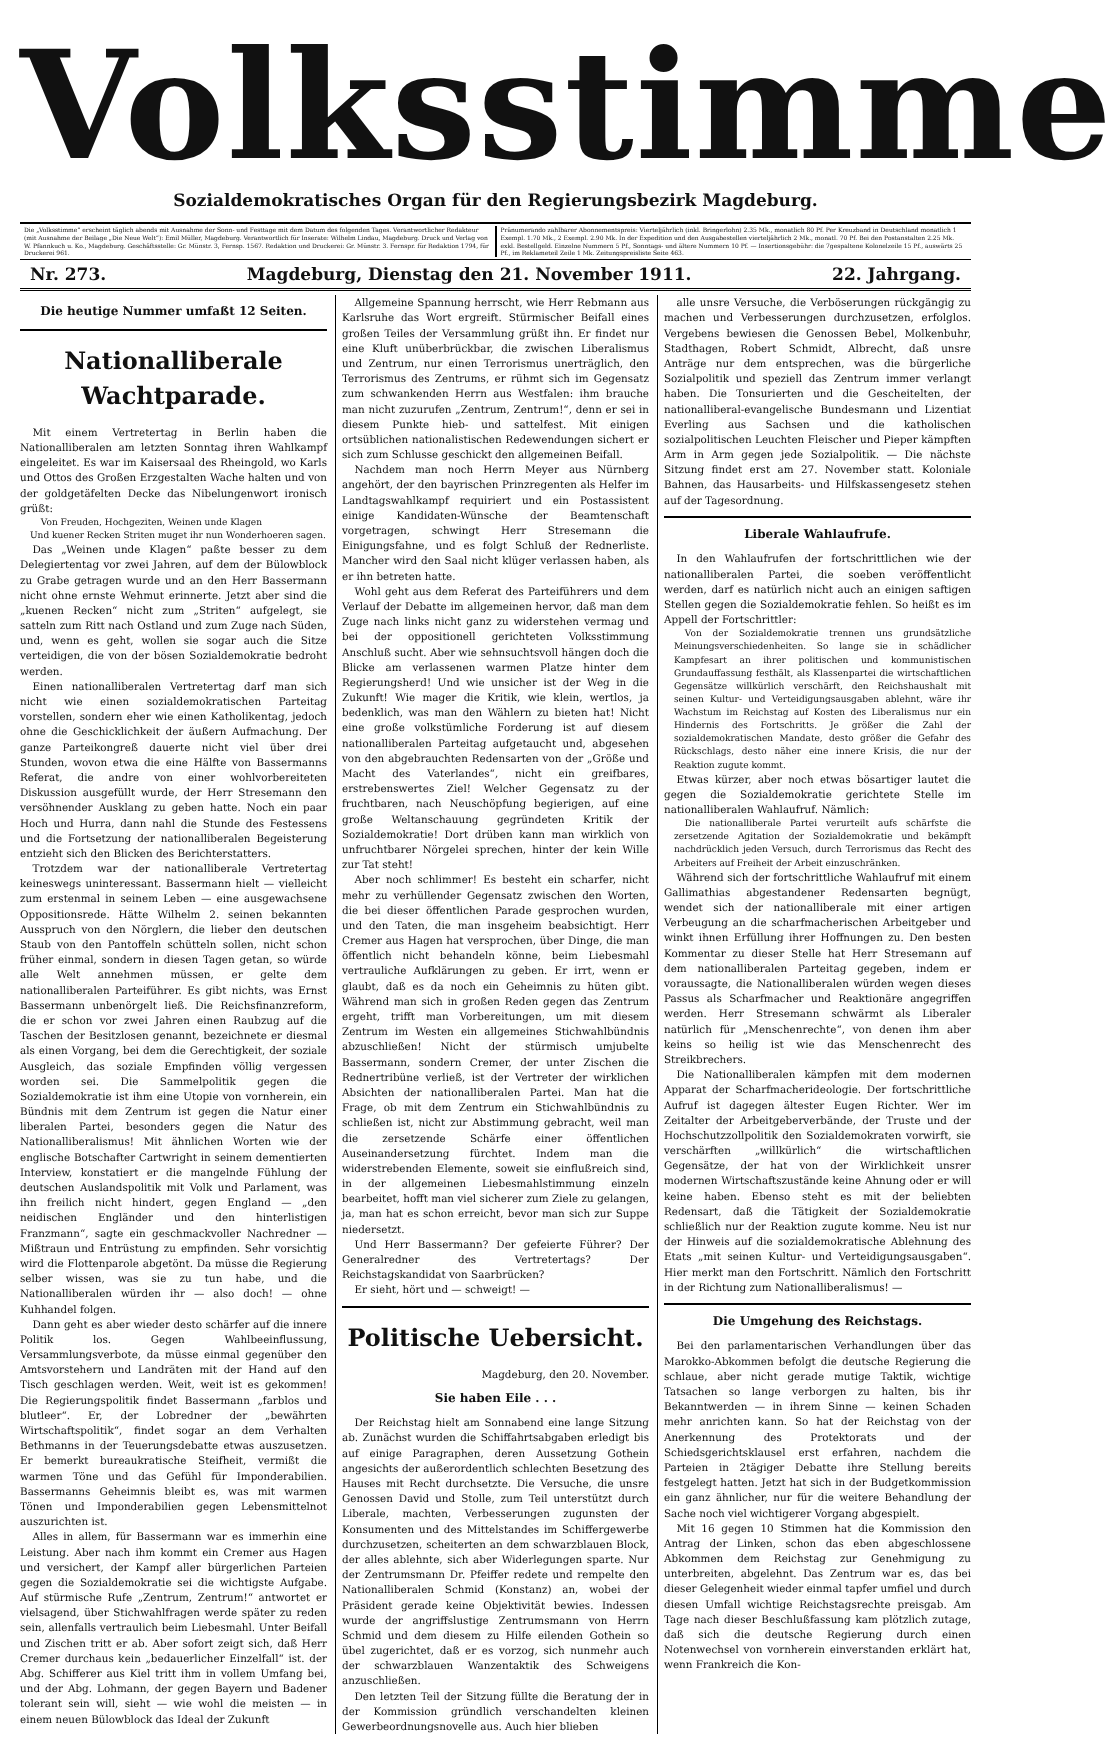Volksstimme
Sozialdemokratisches Organ für den Regierungsbezirk Magdeburg.
Die „Volksstimme“ erscheint täglich abends mit Ausnahme der Sonn- und Festtage mit dem Datum des folgenden Tages. Verantwortlicher Redakteur (mit Ausnahme der Beilage „Die Neue Welt“): Emil Müller, Magdeburg. Verantwortlich für Inserate: Wilhelm Lindau, Magdeburg. Druck und Verlag von W. Pfannkuch u. Ko., Magdeburg. Geschäftsstelle: Gr. Münstr. 3, Fernsp. 1567. Redaktion und Druckerei: Gr. Münstr. 3. Fernspr. für Redaktion 1794, für Druckerei 961.
Pränumerando zahlbarer Abonnementspreis: Vierteljährlich (inkl. Bringerlohn) 2.35 Mk., monatlich 80 Pf. Per Kreuzband in Deutschland monatlich 1 Exempl. 1.70 Mk., 2 Exempl. 2.90 Mk. In der Expedition und den Ausgabestellen vierteljährlich 2 Mk., monatl. 70 Pf. Bei den Postanstalten 2.25 Mk. exkl. Bestellgeld. Einzelne Nummern 5 Pf., Sonntags- und ältere Nummern 10 Pf. — Insertionsgebühr: die 7gespaltene Kolonelzeile 15 Pf., auswärts 25 Pf., im Reklameteil Zeile 1 Mk. Zeitungspreisliste Seite 463.
Nr. 273. Magdeburg, Dienstag den 21. November 1911. 22. Jahrgang.
Die heutige Nummer umfaßt 12 Seiten.
Nationalliberale Wachtparade.
Mit einem Vertretertag in Berlin haben die Nationalliberalen am letzten Sonntag ihren Wahlkampf eingeleitet. Es war im Kaisersaal des Rheingold, wo Karls und Ottos des Großen Erzgestalten Wache halten und von der goldgetäfelten Decke das Nibelungenwort ironisch grüßt:
Von Freuden, Hochgeziten, Weinen unde Klagen
Und kuener Recken Striten muget ihr nun Wonderhoeren sagen.
Das „Weinen unde Klagen“ paßte besser zu dem Delegiertentag vor zwei Jahren, auf dem der Bülowblock zu Grabe getragen wurde und an den Herr Bassermann nicht ohne ernste Wehmut erinnerte. Jetzt aber sind die „kuenen Recken“ nicht zum „Striten“ aufgelegt, sie satteln zum Ritt nach Ostland und zum Zuge nach Süden, und, wenn es geht, wollen sie sogar auch die Sitze verteidigen, die von der bösen Sozialdemokratie bedroht werden.
Einen nationalliberalen Vertretertag darf man sich nicht wie einen sozialdemokratischen Parteitag vorstellen, sondern eher wie einen Katholikentag, jedoch ohne die Geschicklichkeit der äußern Aufmachung. Der ganze Parteikongreß dauerte nicht viel über drei Stunden, wovon etwa die eine Hälfte von Bassermanns Referat, die andre von einer wohlvorbereiteten Diskussion ausgefüllt wurde, der Herr Stresemann den versöhnender Ausklang zu geben hatte. Noch ein paar Hoch und Hurra, dann nahl die Stunde des Festessens und die Fortsetzung der nationalliberalen Begeisterung entzieht sich den Blicken des Berichterstatters.
Trotzdem war der nationalliberale Vertretertag keineswegs uninteressant. Bassermann hielt — vielleicht zum erstenmal in seinem Leben — eine ausgewachsene Oppositionsrede. Hätte Wilhelm 2. seinen bekannten Ausspruch von den Nörglern, die lieber den deutschen Staub von den Pantoffeln schütteln sollen, nicht schon früher einmal, sondern in diesen Tagen getan, so würde alle Welt annehmen müssen, er gelte dem nationalliberalen Parteiführer. Es gibt nichts, was Ernst Bassermann unbenörgelt ließ. Die Reichsfinanzreform, die er schon vor zwei Jahren einen Raubzug auf die Taschen der Besitzlosen genannt, bezeichnete er diesmal als einen Vorgang, bei dem die Gerechtigkeit, der soziale Ausgleich, das soziale Empfinden völlig vergessen worden sei. Die Sammelpolitik gegen die Sozialdemokratie ist ihm eine Utopie von vornherein, ein Bündnis mit dem Zentrum ist gegen die Natur einer liberalen Partei, besonders gegen die Natur des Nationalliberalismus! Mit ähnlichen Worten wie der englische Botschafter Cartwright in seinem dementierten Interview, konstatiert er die mangelnde Fühlung der deutschen Auslandspolitik mit Volk und Parlament, was ihn freilich nicht hindert, gegen England — „den neidischen Engländer und den hinterlistigen Franzmann“, sagte ein geschmackvoller Nachredner — Mißtraun und Entrüstung zu empfinden. Sehr vorsichtig wird die Flottenparole abgetönt. Da müsse die Regierung selber wissen, was sie zu tun habe, und die Nationalliberalen würden ihr — also doch! — ohne Kuhhandel folgen.
Dann geht es aber wieder desto schärfer auf die innere Politik los. Gegen Wahlbeeinflussung, Versammlungsverbote, da müsse einmal gegenüber den Amtsvorstehern und Landräten mit der Hand auf den Tisch geschlagen werden. Weit, weit ist es gekommen! Die Regierungspolitik findet Bassermann „farblos und blutleer“. Er, der Lobredner der „bewährten Wirtschaftspolitik“, findet sogar an dem Verhalten Bethmanns in der Teuerungsdebatte etwas auszusetzen. Er bemerkt bureaukratische Steifheit, vermißt die warmen Töne und das Gefühl für Imponderabilien. Bassermanns Geheimnis bleibt es, was mit warmen Tönen und Imponderabilien gegen Lebensmittelnot auszurichten ist.
Alles in allem, für Bassermann war es immerhin eine Leistung. Aber nach ihm kommt ein Cremer aus Hagen und versichert, der Kampf aller bürgerlichen Parteien gegen die Sozialdemokratie sei die wichtigste Aufgabe. Auf stürmische Rufe „Zentrum, Zentrum!“ antwortet er vielsagend, über Stichwahlfragen werde später zu reden sein, allenfalls vertraulich beim Liebesmahl. Unter Beifall und Zischen tritt er ab. Aber sofort zeigt sich, daß Herr Cremer durchaus kein „bedauerlicher Einzelfall“ ist. der Abg. Schifferer aus Kiel tritt ihm in vollem Umfang bei, und der Abg. Lohmann, der gegen Bayern und Badener tolerant sein will, sieht — wie wohl die meisten — in einem neuen Bülowblock das Ideal der Zukunft
Allgemeine Spannung herrscht, wie Herr Rebmann aus Karlsruhe das Wort ergreift. Stürmischer Beifall eines großen Teiles der Versammlung grüßt ihn. Er findet nur eine Kluft unüberbrückbar, die zwischen Liberalismus und Zentrum, nur einen Terrorismus unerträglich, den Terrorismus des Zentrums, er rühmt sich im Gegensatz zum schwankenden Herrn aus Westfalen: ihm brauche man nicht zuzurufen „Zentrum, Zentrum!“, denn er sei in diesem Punkte hieb- und sattelfest. Mit einigen ortsüblichen nationalistischen Redewendungen sichert er sich zum Schlusse geschickt den allgemeinen Beifall.
Nachdem man noch Herrn Meyer aus Nürnberg angehört, der den bayrischen Prinzregenten als Helfer im Landtagswahlkampf requiriert und ein Postassistent einige Kandidaten-Wünsche der Beamtenschaft vorgetragen, schwingt Herr Stresemann die Einigungsfahne, und es folgt Schluß der Rednerliste. Mancher wird den Saal nicht klüger verlassen haben, als er ihn betreten hatte.
Wohl geht aus dem Referat des Parteiführers und dem Verlauf der Debatte im allgemeinen hervor, daß man dem Zuge nach links nicht ganz zu widerstehen vermag und bei der oppositionell gerichteten Volksstimmung Anschluß sucht. Aber wie sehnsuchtsvoll hängen doch die Blicke am verlassenen warmen Platze hinter dem Regierungsherd! Und wie unsicher ist der Weg in die Zukunft! Wie mager die Kritik, wie klein, wertlos, ja bedenklich, was man den Wählern zu bieten hat! Nicht eine große volkstümliche Forderung ist auf diesem nationalliberalen Parteitag aufgetaucht und, abgesehen von den abgebrauchten Redensarten von der „Größe und Macht des Vaterlandes“, nicht ein greifbares, erstrebenswertes Ziel! Welcher Gegensatz zu der fruchtbaren, nach Neuschöpfung begierigen, auf eine große Weltanschauung gegründeten Kritik der Sozialdemokratie! Dort drüben kann man wirklich von unfruchtbarer Nörgelei sprechen, hinter der kein Wille zur Tat steht!
Aber noch schlimmer! Es besteht ein scharfer, nicht mehr zu verhüllender Gegensatz zwischen den Worten, die bei dieser öffentlichen Parade gesprochen wurden, und den Taten, die man insgeheim beabsichtigt. Herr Cremer aus Hagen hat versprochen, über Dinge, die man öffentlich nicht behandeln könne, beim Liebesmahl vertrauliche Aufklärungen zu geben. Er irrt, wenn er glaubt, daß es da noch ein Geheimnis zu hüten gibt. Während man sich in großen Reden gegen das Zentrum ergeht, trifft man Vorbereitungen, um mit diesem Zentrum im Westen ein allgemeines Stichwahlbündnis abzuschließen! Nicht der stürmisch umjubelte Bassermann, sondern Cremer, der unter Zischen die Rednertribüne verließ, ist der Vertreter der wirklichen Absichten der nationalliberalen Partei. Man hat die Frage, ob mit dem Zentrum ein Stichwahlbündnis zu schließen ist, nicht zur Abstimmung gebracht, weil man die zersetzende Schärfe einer öffentlichen Auseinandersetzung fürchtet. Indem man die widerstrebenden Elemente, soweit sie einflußreich sind, in der allgemeinen Liebesmahlstimmung einzeln bearbeitet, hofft man viel sicherer zum Ziele zu gelangen, ja, man hat es schon erreicht, bevor man sich zur Suppe niedersetzt.
Und Herr Bassermann? Der gefeierte Führer? Der Generalredner des Vertretertags? Der Reichstagskandidat von Saarbrücken?
Er sieht, hört und — schweigt! —
Politische Uebersicht.
Magdeburg, den 20. November.
Sie haben Eile . . .
Der Reichstag hielt am Sonnabend eine lange Sitzung ab. Zunächst wurden die Schiffahrtsabgaben erledigt bis auf einige Paragraphen, deren Aussetzung Gothein angesichts der außerordentlich schlechten Besetzung des Hauses mit Recht durchsetzte. Die Versuche, die unsre Genossen David und Stolle, zum Teil unterstützt durch Liberale, machten, Verbesserungen zugunsten der Konsumenten und des Mittelstandes im Schiffergewerbe durchzusetzen, scheiterten an dem schwarzblauen Block, der alles ablehnte, sich aber Widerlegungen sparte. Nur der Zentrumsmann Dr. Pfeiffer redete und rempelte den Nationalliberalen Schmid (Konstanz) an, wobei der Präsident gerade keine Objektivität bewies. Indessen wurde der angriffslustige Zentrumsmann von Herrn Schmid und dem diesem zu Hilfe eilenden Gothein so übel zugerichtet, daß er es vorzog, sich nunmehr auch der schwarzblauen Wanzentaktik des Schweigens anzuschließen.
Den letzten Teil der Sitzung füllte die Beratung der in der Kommission gründlich verschandelten kleinen Gewerbeordnungsnovelle aus. Auch hier blieben
alle unsre Versuche, die Verböserungen rückgängig zu machen und Verbesserungen durchzusetzen, erfolglos. Vergebens bewiesen die Genossen Bebel, Molkenbuhr, Stadthagen, Robert Schmidt, Albrecht, daß unsre Anträge nur dem entsprechen, was die bürgerliche Sozialpolitik und speziell das Zentrum immer verlangt haben. Die Tonsurierten und die Gescheitelten, der nationalliberal-evangelische Bundesmann und Lizentiat Everling aus Sachsen und die katholischen sozialpolitischen Leuchten Fleischer und Pieper kämpften Arm in Arm gegen jede Sozialpolitik. — Die nächste Sitzung findet erst am 27. November statt. Koloniale Bahnen, das Hausarbeits- und Hilfskassengesetz stehen auf der Tagesordnung.
Liberale Wahlaufrufe.
In den Wahlaufrufen der fortschrittlichen wie der nationalliberalen Partei, die soeben veröffentlicht werden, darf es natürlich nicht auch an einigen saftigen Stellen gegen die Sozialdemokratie fehlen. So heißt es im Appell der Fortschrittler:
Von der Sozialdemokratie trennen uns grundsätzliche Meinungsverschiedenheiten. So lange sie in schädlicher Kampfesart an ihrer politischen und kommunistischen Grundauffassung festhält, als Klassenpartei die wirtschaftlichen Gegensätze willkürlich verschärft, den Reichshaushalt mit seinen Kultur- und Verteidigungsausgaben ablehnt, wäre ihr Wachstum im Reichstag auf Kosten des Liberalismus nur ein Hindernis des Fortschritts. Je größer die Zahl der sozialdemokratischen Mandate, desto größer die Gefahr des Rückschlags, desto näher eine innere Krisis, die nur der Reaktion zugute kommt.
Etwas kürzer, aber noch etwas bösartiger lautet die gegen die Sozialdemokratie gerichtete Stelle im nationalliberalen Wahlaufruf. Nämlich:
Die nationalliberale Partei verurteilt aufs schärfste die zersetzende Agitation der Sozialdemokratie und bekämpft nachdrücklich jeden Versuch, durch Terrorismus das Recht des Arbeiters auf Freiheit der Arbeit einzuschränken.
Während sich der fortschrittliche Wahlaufruf mit einem Gallimathias abgestandener Redensarten begnügt, wendet sich der nationalliberale mit einer artigen Verbeugung an die scharfmacherischen Arbeitgeber und winkt ihnen Erfüllung ihrer Hoffnungen zu. Den besten Kommentar zu dieser Stelle hat Herr Stresemann auf dem nationalliberalen Parteitag gegeben, indem er voraussagte, die Nationalliberalen würden wegen dieses Passus als Scharfmacher und Reaktionäre angegriffen werden. Herr Stresemann schwärmt als Liberaler natürlich für „Menschenrechte“, von denen ihm aber keins so heilig ist wie das Menschenrecht des Streikbrechers.
Die Nationalliberalen kämpfen mit dem modernen Apparat der Scharfmacherideologie. Der fortschrittliche Aufruf ist dagegen ältester Eugen Richter. Wer im Zeitalter der Arbeitgeberverbände, der Truste und der Hochschutzzollpolitik den Sozialdemokraten vorwirft, sie verschärften „willkürlich“ die wirtschaftlichen Gegensätze, der hat von der Wirklichkeit unsrer modernen Wirtschaftszustände keine Ahnung oder er will keine haben. Ebenso steht es mit der beliebten Redensart, daß die Tätigkeit der Sozialdemokratie schließlich nur der Reaktion zugute komme. Neu ist nur der Hinweis auf die sozialdemokratische Ablehnung des Etats „mit seinen Kultur- und Verteidigungsausgaben“. Hier merkt man den Fortschritt. Nämlich den Fortschritt in der Richtung zum Nationalliberalismus! —
Die Umgehung des Reichstags.
Bei den parlamentarischen Verhandlungen über das Marokko-Abkommen befolgt die deutsche Regierung die schlaue, aber nicht gerade mutige Taktik, wichtige Tatsachen so lange verborgen zu halten, bis ihr Bekanntwerden — in ihrem Sinne — keinen Schaden mehr anrichten kann. So hat der Reichstag von der Anerkennung des Protektorats und der Schiedsgerichtsklausel erst erfahren, nachdem die Parteien in 2tägiger Debatte ihre Stellung bereits festgelegt hatten. Jetzt hat sich in der Budgetkommission ein ganz ähnlicher, nur für die weitere Behandlung der Sache noch viel wichtigerer Vorgang abgespielt.
Mit 16 gegen 10 Stimmen hat die Kommission den Antrag der Linken, schon das eben abgeschlossene Abkommen dem Reichstag zur Genehmigung zu unterbreiten, abgelehnt. Das Zentrum war es, das bei dieser Gelegenheit wieder einmal tapfer umfiel und durch diesen Umfall wichtige Reichstagsrechte preisgab. Am Tage nach dieser Beschlußfassung kam plötzlich zutage, daß sich die deutsche Regierung durch einen Notenwechsel von vornherein einverstanden erklärt hat, wenn Frankreich die Kon-